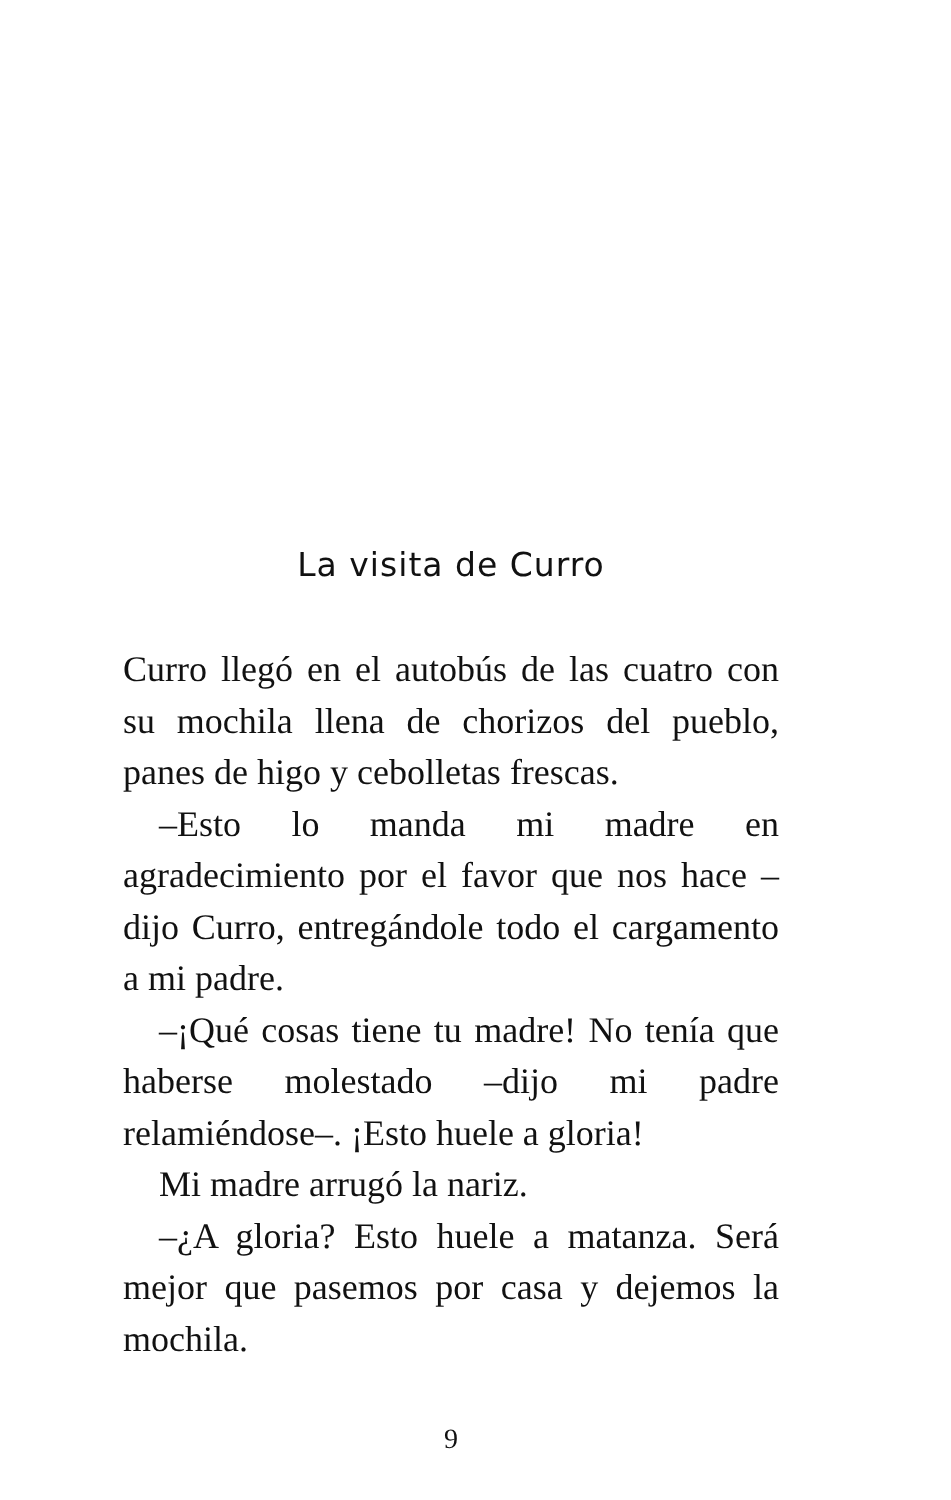La visita de Curro
Curro llegó en el autobús de las cuatro con su mochila llena de chorizos del pueblo, panes de higo y cebolletas frescas.
–Esto lo manda mi madre en agradecimiento por el favor que nos hace –dijo Curro, entregándole todo el cargamento a mi padre.
–¡Qué cosas tiene tu madre! No tenía que haberse molestado –dijo mi padre relamiéndose–. ¡Esto huele a gloria!
Mi madre arrugó la nariz.
–¿A gloria? Esto huele a matanza. Será mejor que pasemos por casa y dejemos la mochila.
9